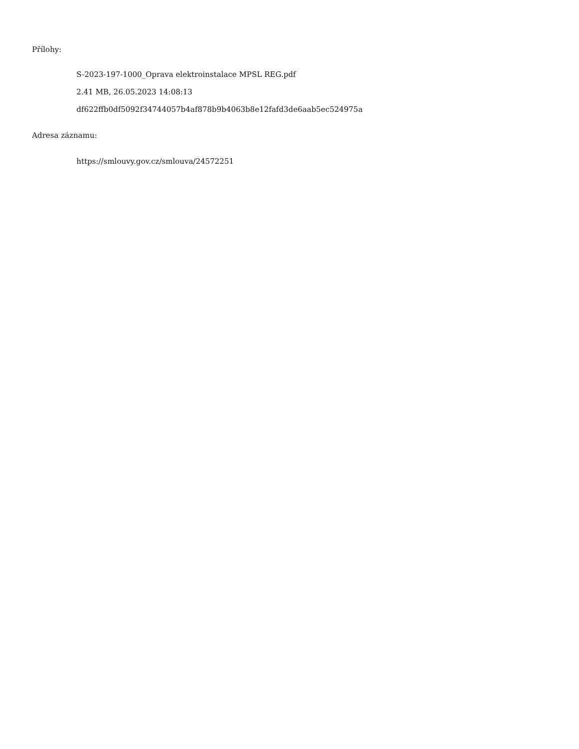Přílohy:
S-2023-197-1000_Oprava elektroinstalace MPSL REG.pdf
2.41 MB, 26.05.2023 14:08:13
df622ffb0df5092f34744057b4af878b9b4063b8e12fafd3de6aab5ec524975a
Adresa záznamu:
https://smlouvy.gov.cz/smlouva/24572251